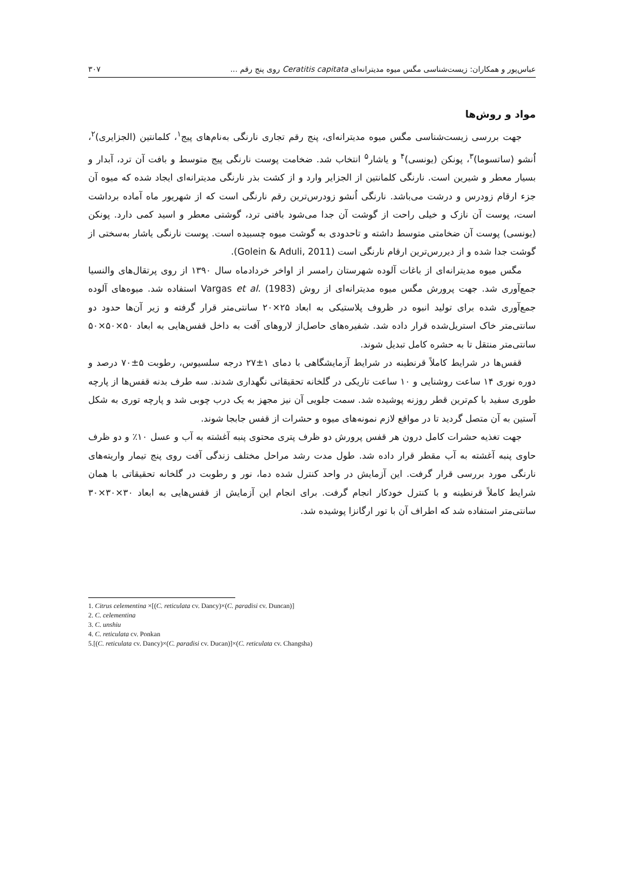عباس‌پور و همکاران: زیست‌شناسی مگس میوه مدیترانه‌ای Ceratitis capitata روی پنج رقم ... ۳۰۷
مواد و روش‌ها
جهت بررسی زیست‌شناسی مگس میوه مدیترانه‌ای، پنج رقم تجاری نارنگی به‌نام‌های پیج<sup>۱</sup>، کلمانتین (الجزایری)<sup>۲</sup>، اُنشو (ساتسوما)<sup>۳</sup>، پونکن (یونسی)<sup>۴</sup> و یاشار<sup>۵</sup> انتخاب شد. ضخامت پوست نارنگی پیج متوسط و بافت آن ترد، آبدار و بسیار معطر و شیرین است. نارنگی کلمانتین از الجزایر وارد و از کشت بذر نارنگی مدیترانه‌ای ایجاد شده که میوه آن جزء ارقام زودرس و درشت می‌باشد. نارنگی اُنشو زودرس‌ترین رقم نارنگی است که از شهریور ماه آماده برداشت است، پوست آن نازک و خیلی راحت از گوشت آن جدا می‌شود بافتی ترد، گوشتی معطر و اسید کمی دارد. پونکن (یونسی) پوست آن ضخامتی متوسط داشته و تاحدودی به گوشت میوه چسبیده است. پوست نارنگی یاشار به‌سختی از گوشت جدا شده و از دیررس‌ترین ارقام نارنگی است (Golein & Aduli, 2011).
مگس میوه مدیترانه‌ای از باغات آلوده شهرستان رامسر از اواخر خردادماه سال ۱۳۹۰ از روی پرتقال‌های والنسیا جمع‌آوری شد. جهت پرورش مگس میوه مدیترانه‌ای از روش Vargas et al. (1983) استفاده شد. میوه‌های آلوده جمع‌آوری شده برای تولید انبوه در ظروف پلاستیکی به ابعاد ۲۵×۲۰ سانتی‌متر قرار گرفته و زیر آن‌ها حدود دو سانتی‌متر خاک استریل‌شده قرار داده شد. شفیره‌های حاصل‌از لاروهای آفت به داخل قفس‌هایی به ابعاد ۵۰×۵۰×۵۰ سانتی‌متر منتقل تا به حشره کامل تبدیل شوند.
قفس‌ها در شرایط کاملاً قرنطینه در شرایط آزمایشگاهی با دمای ۱±۲۷ درجه سلسیوس، رطوبت ۵±۷۰ درصد و دوره نوری ۱۴ ساعت روشنایی و ۱۰ ساعت تاریکی در گلخانه تحقیقاتی نگهداری شدند. سه طرف بدنه قفس‌ها از پارچه طوری سفید با کم‌ترین قطر روزنه پوشیده شد. سمت جلویی آن نیز مجهز به یک درب چوبی شد و پارچه توری به شکل آستین به آن متصل گردید تا در مواقع لازم نمونه‌های میوه و حشرات از قفس جابجا شوند.
جهت تغذیه حشرات کامل درون هر قفس پرورش دو ظرف پتری محتوی پنبه آغشته به آب و عسل ۱۰٪ و دو ظرف حاوی پنبه آغشته به آب مقطر قرار داده شد. طول مدت رشد مراحل مختلف زندگی آفت روی پنج تیمار واریته‌های نارنگی مورد بررسی قرار گرفت. این آزمایش در واحد کنترل شده دما، نور و رطوبت در گلخانه تحقیقاتی با همان شرایط کاملاً قرنطینه و با کنترل خودکار انجام گرفت. برای انجام این آزمایش از قفس‌هایی به ابعاد ۳۰×۳۰×۳۰ سانتی‌متر استفاده شد که اطراف آن با تور ارگانزا پوشیده شد.
1. Citrus celementina ×[(C. reticulata cv. Dancy)×(C. paradisi cv. Duncan)]
2. C. celementina
3. C. unshiu
4. C. reticulata cv. Ponkan
5.[(C. reticulata cv. Dancy)×(C. paradisi cv. Ducan)]×(C. reticulata cv. Changsha)